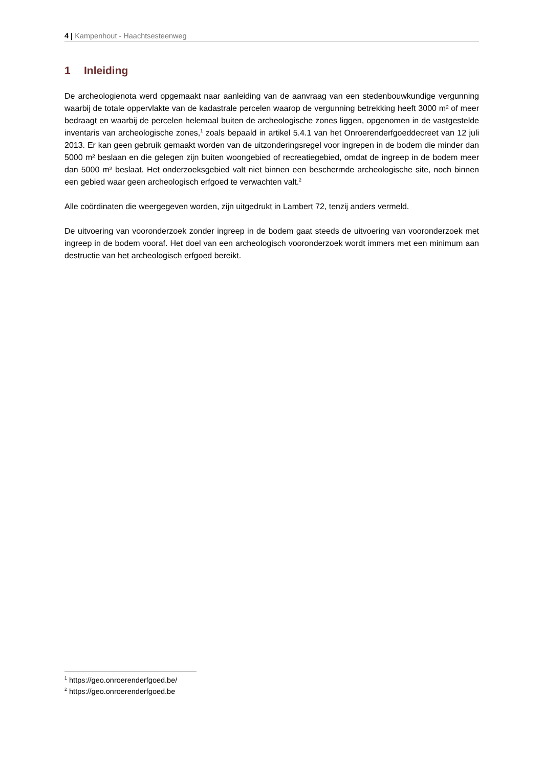4 | Kampenhout - Haachtsesteenweg
1 Inleiding
De archeologienota werd opgemaakt naar aanleiding van de aanvraag van een stedenbouwkundige vergunning waarbij de totale oppervlakte van de kadastrale percelen waarop de vergunning betrekking heeft 3000 m² of meer bedraagt en waarbij de percelen helemaal buiten de archeologische zones liggen, opgenomen in de vastgestelde inventaris van archeologische zones,<sup>1</sup> zoals bepaald in artikel 5.4.1 van het Onroerenderfgoeddecreet van 12 juli 2013. Er kan geen gebruik gemaakt worden van de uitzonderingsregel voor ingrepen in de bodem die minder dan 5000 m² beslaan en die gelegen zijn buiten woongebied of recreatiegebied, omdat de ingreep in de bodem meer dan 5000 m² beslaat. Het onderzoeksgebied valt niet binnen een beschermde archeologische site, noch binnen een gebied waar geen archeologisch erfgoed te verwachten valt.<sup>2</sup>
Alle coördinaten die weergegeven worden, zijn uitgedrukt in Lambert 72, tenzij anders vermeld.
De uitvoering van vooronderzoek zonder ingreep in de bodem gaat steeds de uitvoering van vooronderzoek met ingreep in de bodem vooraf. Het doel van een archeologisch vooronderzoek wordt immers met een minimum aan destructie van het archeologisch erfgoed bereikt.
<sup>1</sup> https://geo.onroerenderfgoed.be/
<sup>2</sup> https://geo.onroerenderfgoed.be